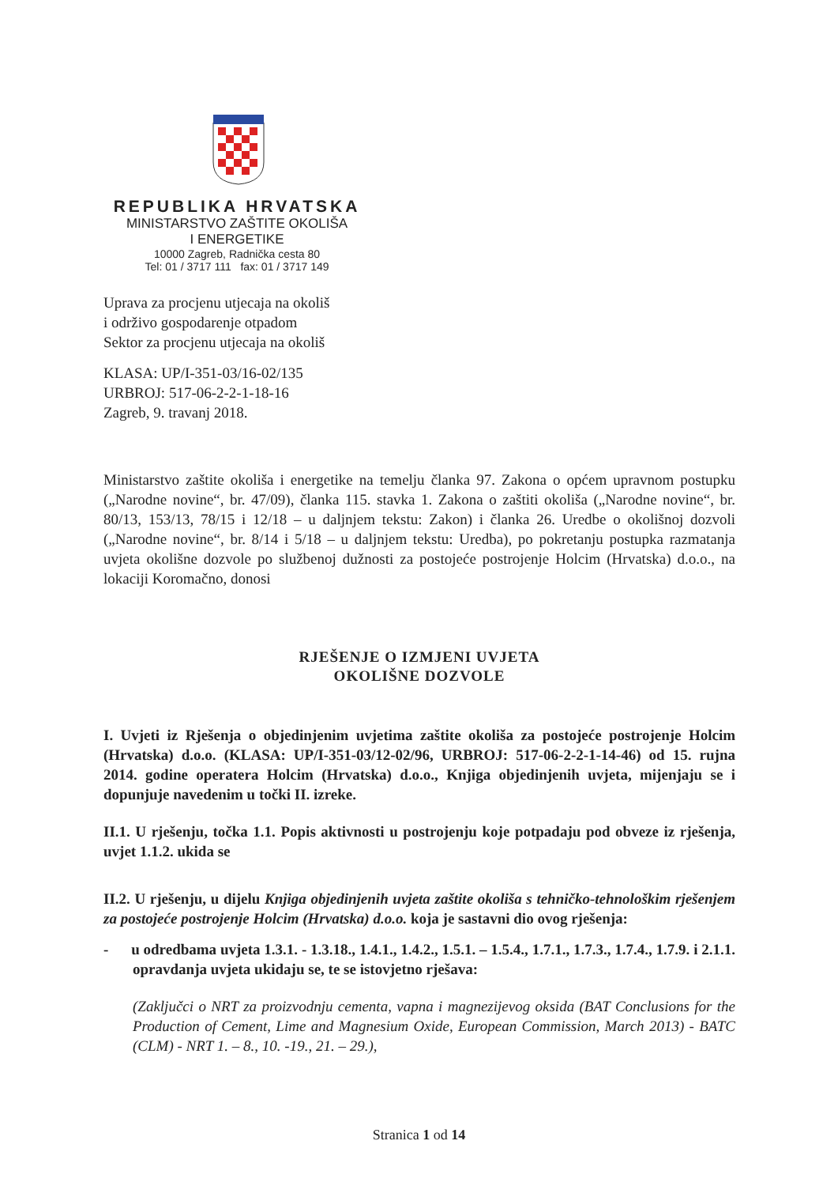REPUBLIKA HRVATSKA
MINISTARSTVO ZAŠTITE OKOLIŠA
I ENERGETIKE
10000 Zagreb, Radnička cesta 80
Tel: 01 / 3717 111 fax: 01 / 3717 149
Uprava za procjenu utjecaja na okoliš
i održivo gospodarenje otpadom
Sektor za procjenu utjecaja na okoliš
KLASA: UP/I-351-03/16-02/135
URBROJ: 517-06-2-2-1-18-16
Zagreb, 9. travanj 2018.
Ministarstvo zaštite okoliša i energetike na temelju članka 97. Zakona o općem upravnom postupku („Narodne novine“, br. 47/09), članka 115. stavka 1. Zakona o zaštiti okoliša („Narodne novine“, br. 80/13, 153/13, 78/15 i 12/18 – u daljnjem tekstu: Zakon) i članka 26. Uredbe o okolišnoj dozvoli („Narodne novine“, br. 8/14 i 5/18 – u daljnjem tekstu: Uredba), po pokretanju postupka razmatanja uvjeta okolišne dozvole po službenoj dužnosti za postojeće postrojenje Holcim (Hrvatska) d.o.o., na lokaciji Koromačno, donosi
RJEŠENJE O IZMJENI UVJETA
OKOLIŠNE DOZVOLE
I. Uvjeti iz Rješenja o objedinjenim uvjetima zaštite okoliša za postojeće postrojenje Holcim (Hrvatska) d.o.o. (KLASA: UP/I-351-03/12-02/96, URBROJ: 517-06-2-2-1-14-46) od 15. rujna 2014. godine operatera Holcim (Hrvatska) d.o.o., Knjiga objedinjenih uvjeta, mijenjaju se i dopunjuje navedenim u točki II. izreke.
II.1. U rješenju, točka 1.1. Popis aktivnosti u postrojenju koje potpadaju pod obveze iz rješenja, uvjet 1.1.2. ukida se
II.2. U rješenju, u dijelu Knjiga objedinjenih uvjeta zaštite okoliša s tehničko-tehnološkim rješenjem za postojeće postrojenje Holcim (Hrvatska) d.o.o. koja je sastavni dio ovog rješenja:
- u odredbama uvjeta 1.3.1. - 1.3.18., 1.4.1., 1.4.2., 1.5.1. – 1.5.4., 1.7.1., 1.7.3., 1.7.4., 1.7.9. i 2.1.1. opravdanja uvjeta ukidaju se, te se istovjetno rješava:
(Zaključci o NRT za proizvodnju cementa, vapna i magnezijevog oksida (BAT Conclusions for the Production of Cement, Lime and Magnesium Oxide, European Commission, March 2013) - BATC (CLM) - NRT 1. – 8., 10. -19., 21. – 29.),
Stranica 1 od 14